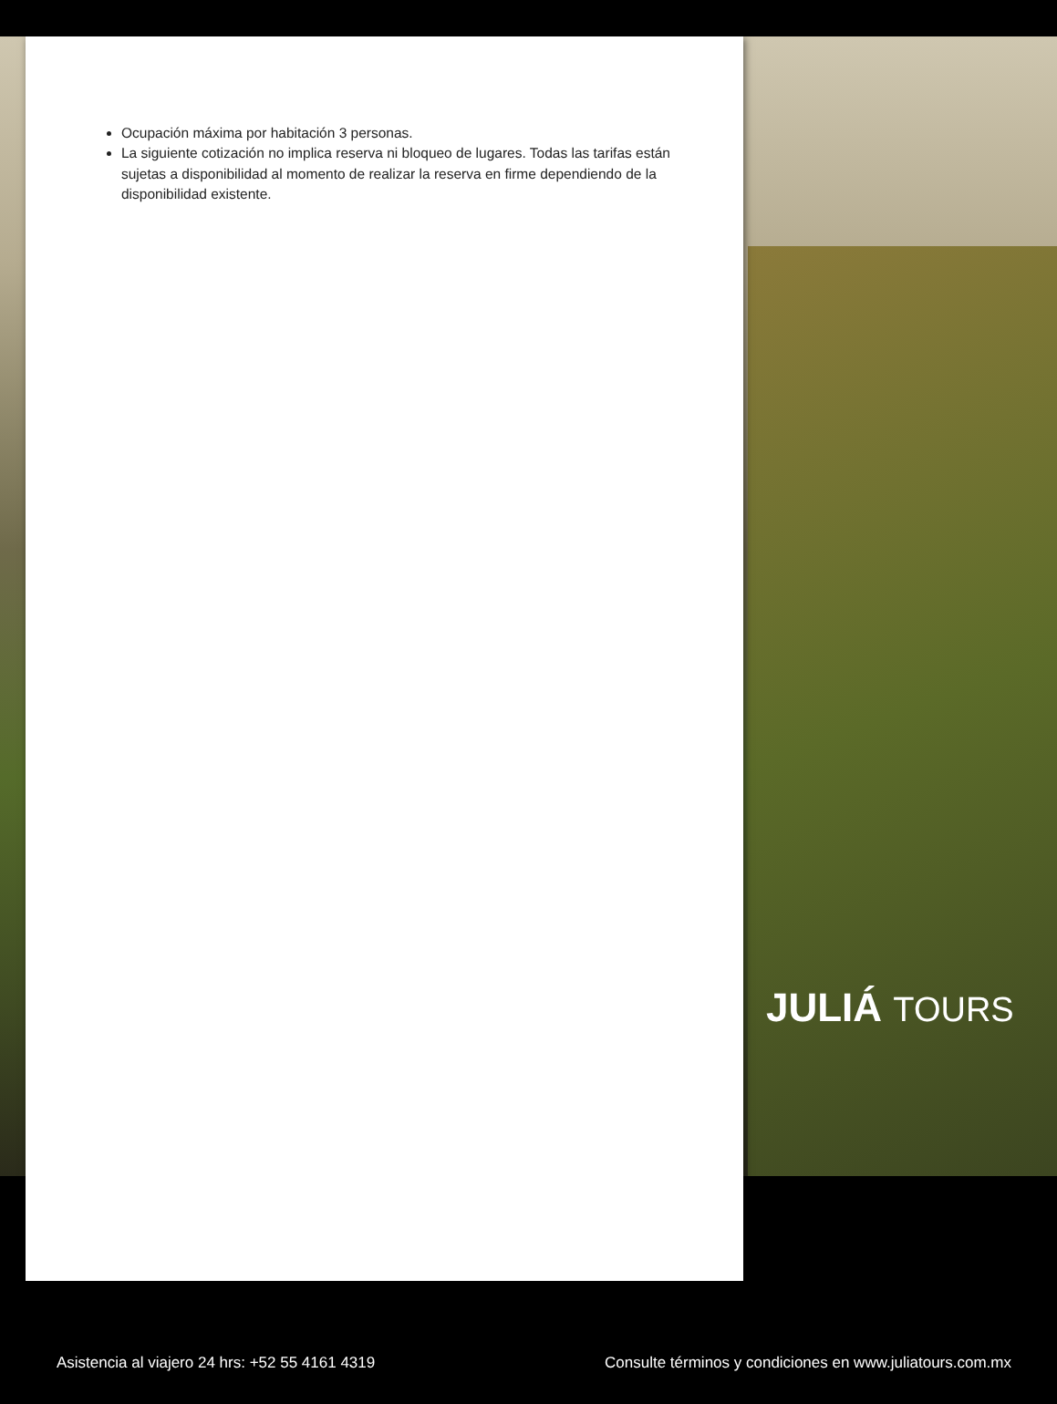Ocupación máxima por habitación 3 personas.
La siguiente cotización no implica reserva ni bloqueo de lugares. Todas las tarifas están sujetas a disponibilidad al momento de realizar la reserva en firme dependiendo de la disponibilidad existente.
JULIÁ TOURS
Asistencia al viajero 24 hrs: +52 55 4161 4319 Consulte términos y condiciones en www.juliatours.com.mx